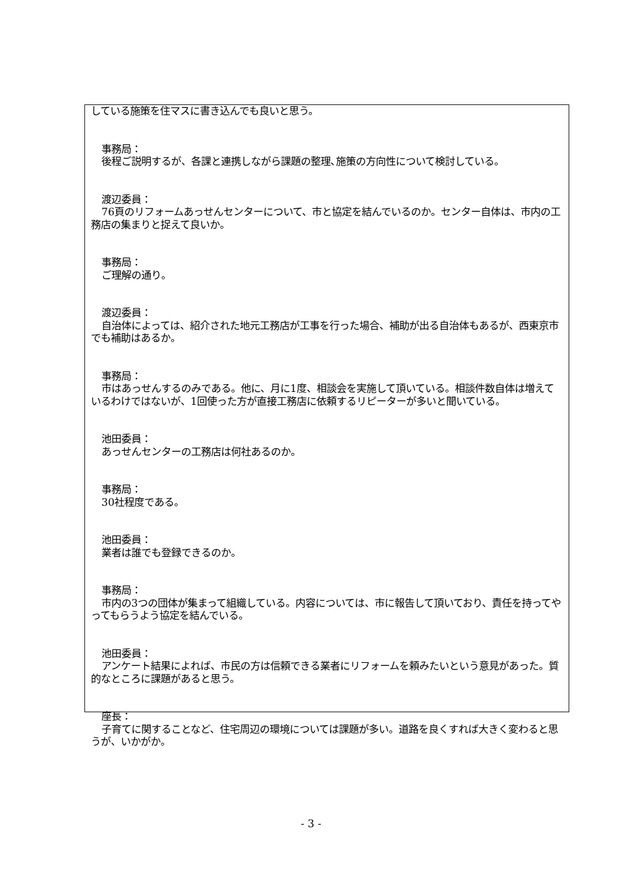している施策を住マスに書き込んでも良いと思う。
事務局：
後程ご説明するが、各課と連携しながら課題の整理､施策の方向性について検討している。
渡辺委員：
76頁のリフォームあっせんセンターについて、市と協定を結んでいるのか。センター自体は、市内の工務店の集まりと捉えて良いか。
事務局：
ご理解の通り。
渡辺委員：
自治体によっては、紹介された地元工務店が工事を行った場合、補助が出る自治体もあるが、西東京市でも補助はあるか。
事務局：
市はあっせんするのみである。他に、月に1度、相談会を実施して頂いている。相談件数自体は増えているわけではないが、1回使った方が直接工務店に依頼するリピーターが多いと聞いている。
池田委員：
あっせんセンターの工務店は何社あるのか。
事務局：
30社程度である。
池田委員：
業者は誰でも登録できるのか。
事務局：
市内の3つの団体が集まって組織している。内容については、市に報告して頂いており、責任を持ってやってもらうよう協定を結んでいる。
池田委員：
アンケート結果によれば、市民の方は信頼できる業者にリフォームを頼みたいという意見があった。質的なところに課題があると思う。
座長：
子育てに関することなど、住宅周辺の環境については課題が多い。道路を良くすれば大きく変わると思うが、いかがか。
- 3 -